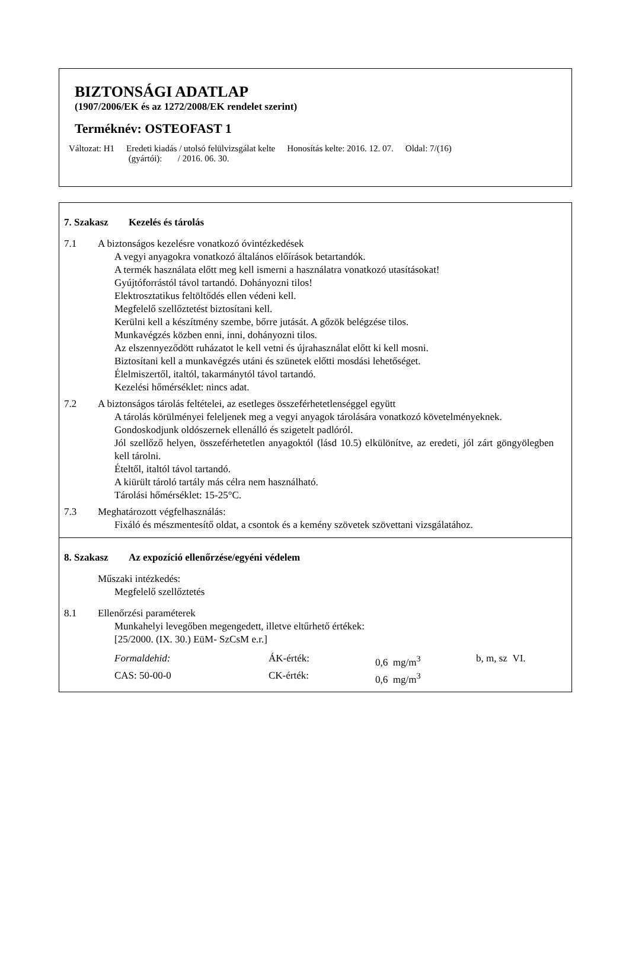BIZTONSÁGI ADATLAP
(1907/2006/EK és az 1272/2008/EK rendelet szerint)
Terméknév: OSTEOFAST 1
Változat: H1 Eredeti kiadás / utolsó felülvizsgálat kelte
(gyártói): / 2016. 06. 30.
Honosítás kelte: 2016. 12. 07. Oldal: 7/(16)
7. Szakasz Kezelés és tárolás
7.1 A biztonságos kezelésre vonatkozó óvintézkedések
A vegyi anyagokra vonatkozó általános előírások betartandók.
A termék használata előtt meg kell ismerni a használatra vonatkozó utasításokat!
Gyújtóforrástól távol tartandó. Dohányozni tilos!
Elektrosztatikus feltöltődés ellen védeni kell.
Megfelelő szellőztetést biztosítani kell.
Kerülni kell a készítmény szembe, bőrre jutását. A gőzök belégzése tilos.
Munkavégzés közben enni, inni, dohányozni tilos.
Az elszennyeződött ruházatot le kell vetni és újrahasználat előtt ki kell mosni.
Biztosítani kell a munkavégzés utáni és szünetek előtti mosdási lehetőséget.
Élelmiszertől, italtól, takarmánytól távol tartandó.
Kezelési hőmérséklet: nincs adat.
7.2 A biztonságos tárolás feltételei, az esetleges összeférhetetlenséggel együtt
A tárolás körülményei feleljenek meg a vegyi anyagok tárolására vonatkozó követelményeknek.
Gondoskodjunk oldószernek ellenálló és szigetelt padlóról.
Jól szellőző helyen, összeférhetetlen anyagoktól (lásd 10.5) elkülönítve, az eredeti, jól zárt göngyölegben kell tárolni.
Ételtől, italtól távol tartandó.
A kiürült tároló tartály más célra nem használható.
Tárolási hőmérséklet: 15-25°C.
7.3 Meghatározott végfelhasználás:
Fixáló és mészmentesítő oldat, a csontok és a kemény szövetek szövettani vizsgálatához.
8. Szakasz Az expozíció ellenőrzése/egyéni védelem
Műszaki intézkedés:
Megfelelő szellőztetés
8.1 Ellenőrzési paraméterek
Munkahelyi levegőben megengedett, illetve eltűrhető értékek:
[25/2000. (IX. 30.) EüM- SzCsM e.r.]
| Formaldehid: | ÁK-érték: | 0,6 mg/m<sup>3</sup> | b, m, sz VI. |
| CAS: 50-00-0 | CK-érték: | 0,6 mg/m<sup>3</sup> | |